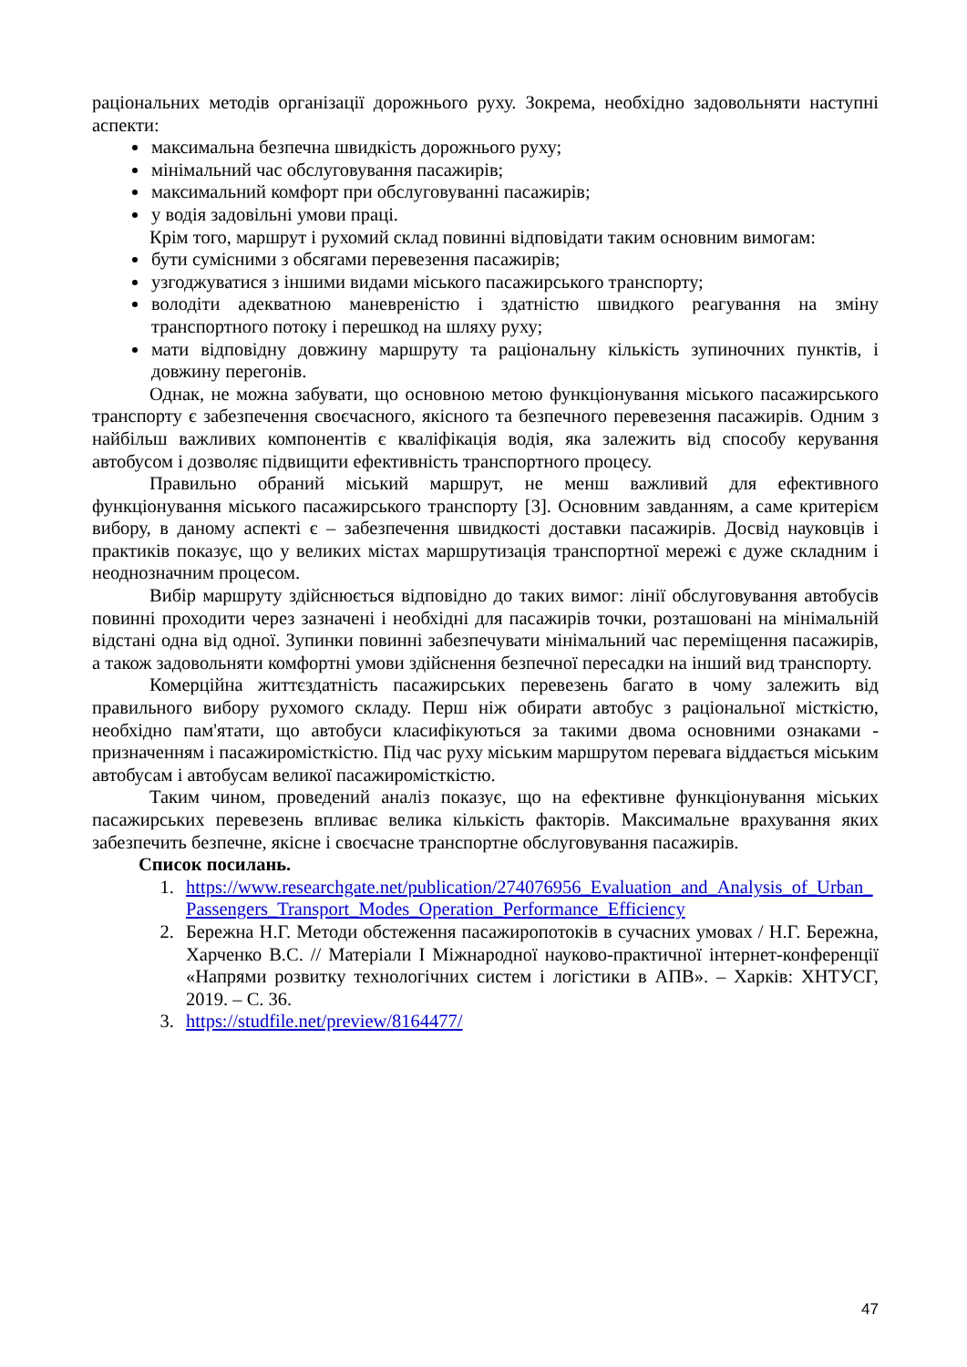раціональних методів організації дорожнього руху. Зокрема, необхідно задовольняти наступні аспекти:
максимальна безпечна швидкість дорожнього руху;
мінімальний час обслуговування пасажирів;
максимальний комфорт при обслуговуванні пасажирів;
у водія задовільні умови праці.
Крім того, маршрут і рухомий склад повинні відповідати таким основним вимогам:
бути сумісними з обсягами перевезення пасажирів;
узгоджуватися з іншими видами міського пасажирського транспорту;
володіти адекватною маневреністю і здатністю швидкого реагування на зміну транспортного потоку і перешкод на шляху руху;
мати відповідну довжину маршруту та раціональну кількість зупиночних пунктів, і довжину перегонів.
Однак, не можна забувати, що основною метою функціонування міського пасажирського транспорту є забезпечення своєчасного, якісного та безпечного перевезення пасажирів. Одним з найбільш важливих компонентів є кваліфікація водія, яка залежить від способу керування автобусом і дозволяє підвищити ефективність транспортного процесу.
Правильно обраний міський маршрут, не менш важливий для ефективного функціонування міського пасажирського транспорту [3]. Основним завданням, а саме критерієм вибору, в даному аспекті є – забезпечення швидкості доставки пасажирів. Досвід науковців і практиків показує, що у великих містах маршрутизація транспортної мережі є дуже складним і неоднозначним процесом.
Вибір маршруту здійснюється відповідно до таких вимог: лінії обслуговування автобусів повинні проходити через зазначені і необхідні для пасажирів точки, розташовані на мінімальній відстані одна від одної. Зупинки повинні забезпечувати мінімальний час переміщення пасажирів, а також задовольняти комфортні умови здійснення безпечної пересадки на інший вид транспорту.
Комерційна життєздатність пасажирських перевезень багато в чому залежить від правильного вибору рухомого складу. Перш ніж обирати автобус з раціональної місткістю, необхідно пам'ятати, що автобуси класифікуються за такими двома основними ознаками - призначенням і пасажиромісткістю. Під час руху міським маршрутом перевага віддається міським автобусам і автобусам великої пасажиромісткістю.
Таким чином, проведений аналіз показує, що на ефективне функціонування міських пасажирських перевезень впливає велика кількість факторів. Максимальне врахування яких забезпечить безпечне, якісне і своєчасне транспортне обслуговування пасажирів.
Список посилань.
1. https://www.researchgate.net/publication/274076956_Evaluation_and_Analysis_of_Urban_Passengers_Transport_Modes_Operation_Performance_Efficiency
2. Бережна Н.Г. Методи обстеження пасажиропотоків в сучасних умовах / Н.Г. Бережна, Харченко В.С. // Матеріали I Міжнародної науково-практичної інтернет-конференції «Напрями розвитку технологічних систем і логістики в АПВ». – Харків: ХНТУСГ, 2019. – С. 36.
3. https://studfile.net/preview/8164477/
47